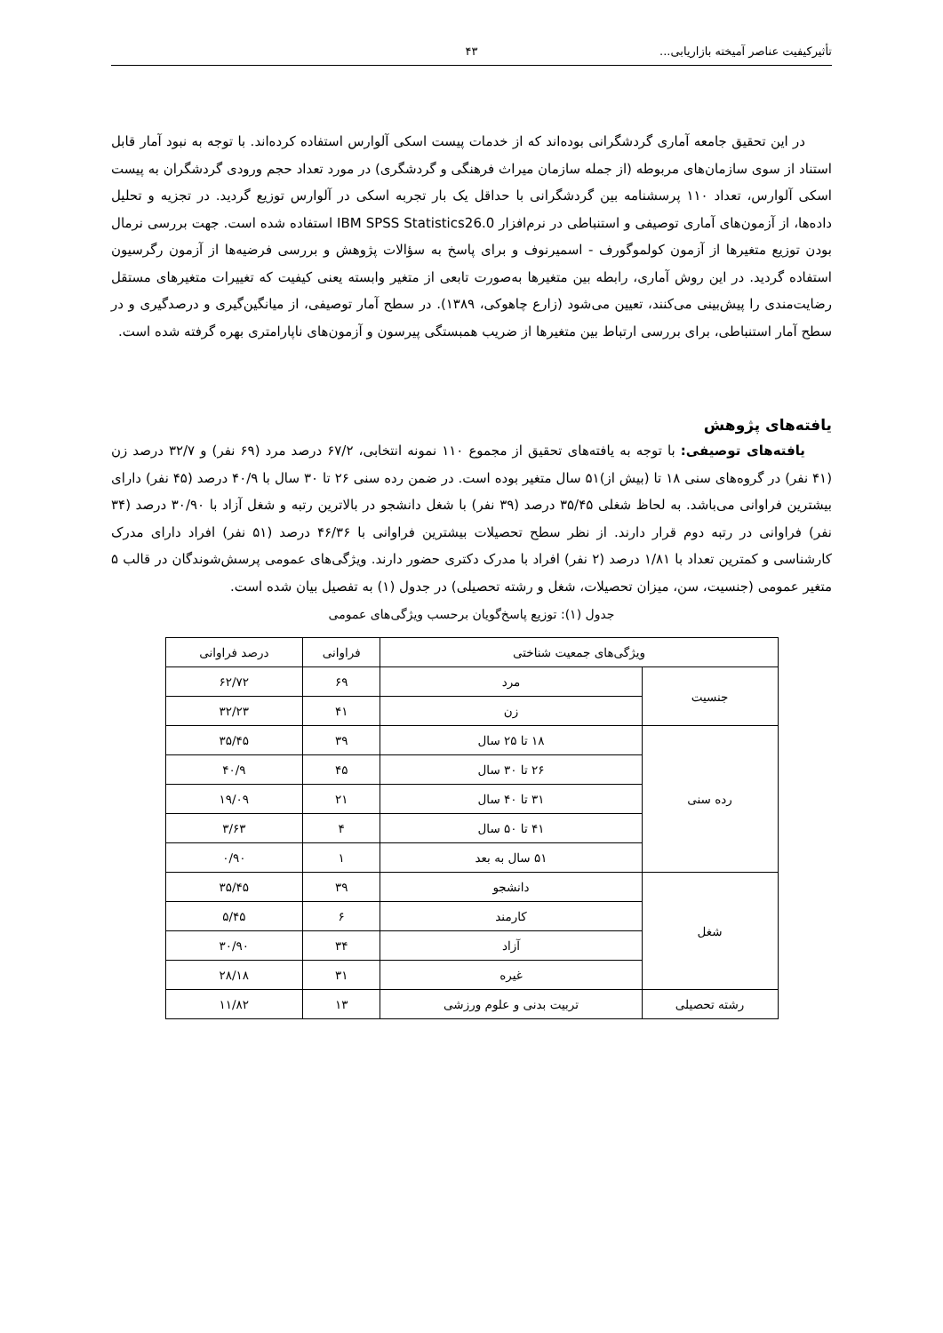تأثیرکیفیت عناصر آمیخته بازاریابی... ۴۳
در این تحقیق جامعه آماری گردشگرانی بوده‌اند که از خدمات پیست اسکی آلوارس استفاده کرده‌اند. با توجه به نبود آمار قابل استناد از سوی سازمان‌های مربوطه (از جمله سازمان میراث فرهنگی و گردشگری) در مورد تعداد حجم ورودی گردشگران به پیست اسکی آلوارس، تعداد ۱۱۰ پرسشنامه بین گردشگرانی با حداقل یک بار تجربه اسکی در آلوارس توزیع گردید. در تجزیه و تحلیل داده‌ها، از آزمون‌های آماری توصیفی و استنباطی در نرم‌افزار IBM SPSS Statistics26.0 استفاده شده است. جهت بررسی نرمال بودن توزیع متغیرها از آزمون کولموگورف - اسمیرنوف و برای پاسخ به سؤالات پژوهش و بررسی فرضیه‌ها از آزمون رگرسیون استفاده گردید. در این روش آماری، رابطه بین متغیرها به‌صورت تابعی از متغیر وابسته یعنی کیفیت که تغییرات متغیرهای مستقل رضایت‌مندی را پیش‌بینی می‌کنند، تعیین می‌شود (زارع چاهوکی، ۱۳۸۹). در سطح آمار توصیفی، از میانگین‌گیری و درصدگیری و در سطح آمار استنباطی، برای بررسی ارتباط بین متغیرها از ضریب همبستگی پیرسون و آزمون‌های ناپارامتری بهره گرفته شده است.
یافته‌های پژوهش
یافته‌های توصیفی: با توجه به یافته‌های تحقیق از مجموع ۱۱۰ نمونه انتخابی، ۶۷/۲ درصد مرد (۶۹ نفر) و ۳۲/۷ درصد زن (۴۱ نفر) در گروه‌های سنی ۱۸ تا (بیش از)۵۱ سال متغیر بوده است. در ضمن رده سنی ۲۶ تا ۳۰ سال با ۴۰/۹ درصد (۴۵ نفر) دارای بیشترین فراوانی می‌باشد. به لحاظ شغلی ۳۵/۴۵ درصد (۳۹ نفر) با شغل دانشجو در بالاترین رتبه و شغل آزاد با ۳۰/۹۰ درصد (۳۴ نفر) فراوانی در رتبه دوم قرار دارند. از نظر سطح تحصیلات بیشترین فراوانی با ۴۶/۳۶ درصد (۵۱ نفر) افراد دارای مدرک کارشناسی و کمترین تعداد با ۱/۸۱ درصد (۲ نفر) افراد با مدرک دکتری حضور دارند. ویژگی‌های عمومی پرسش‌شوندگان در قالب ۵ متغیر عمومی (جنسیت، سن، میزان تحصیلات، شغل و رشته تحصیلی) در جدول (۱) به تفصیل بیان شده است.
جدول (۱): توزیع پاسخ‌گویان برحسب ویژگی‌های عمومی
| ویژگی‌های جمعیت شناختی | | فراوانی | درصد فراوانی |
| --- | --- | --- | --- |
| جنسیت | مرد | ۶۹ | ۶۲/۷۲ |
| | زن | ۴۱ | ۳۲/۲۳ |
| رده سنی | ۱۸ تا ۲۵ سال | ۳۹ | ۳۵/۴۵ |
| | ۲۶ تا ۳۰ سال | ۴۵ | ۴۰/۹ |
| | ۳۱ تا ۴۰ سال | ۲۱ | ۱۹/۰۹ |
| | ۴۱ تا ۵۰ سال | ۴ | ۳/۶۳ |
| | ۵۱ سال به بعد | ۱ | ۰/۹۰ |
| شغل | دانشجو | ۳۹ | ۳۵/۴۵ |
| | کارمند | ۶ | ۵/۴۵ |
| | آزاد | ۳۴ | ۳۰/۹۰ |
| | غیره | ۳۱ | ۲۸/۱۸ |
| رشته تحصیلی | تربیت بدنی و علوم ورزشی | ۱۳ | ۱۱/۸۲ |